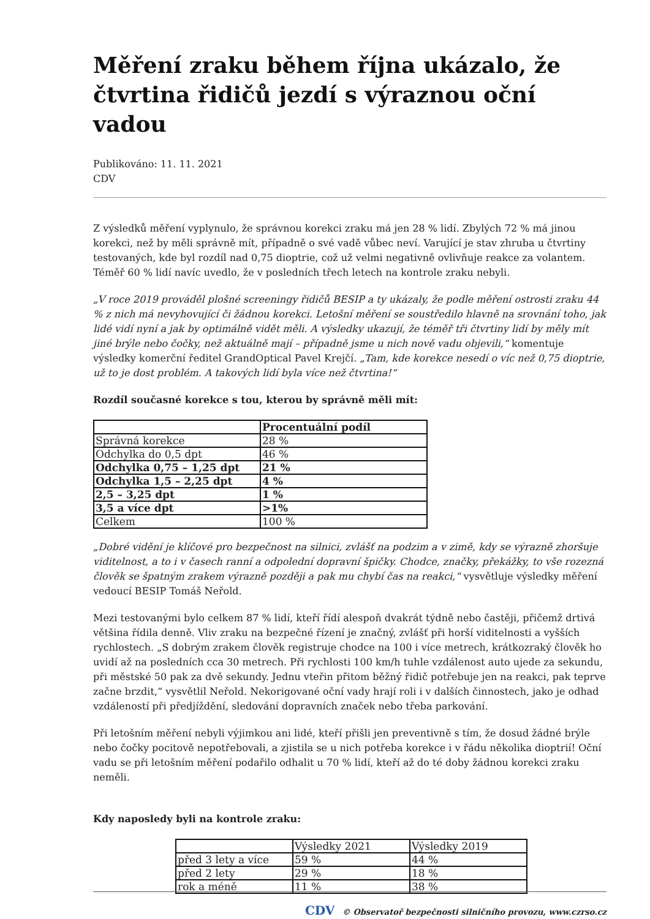Měření zraku během října ukázalo, že čtvrtina řidičů jezdí s výraznou oční vadou
Publikováno: 11. 11. 2021
CDV
Z výsledků měření vyplynulo, že správnou korekci zraku má jen 28 % lidí. Zbylých 72 % má jinou korekci, než by měli správně mít, případně o své vadě vůbec neví. Varující je stav zhruba u čtvrtiny testovaných, kde byl rozdíl nad 0,75 dioptrie, což už velmi negativně ovlivňuje reakce za volantem. Téměř 60 % lidí navíc uvedlo, že v posledních třech letech na kontrole zraku nebyli.
„V roce 2019 prováděl plošné screeningy řidičů BESIP a ty ukázaly, že podle měření ostrosti zraku 44 % z nich má nevyhovující či žádnou korekci. Letošní měření se soustředilo hlavně na srovnání toho, jak lidé vidí nyní a jak by optimálně vidět měli. A výsledky ukazují, že téměř tři čtvrtiny lidí by měly mít jiné brýle nebo čočky, než aktuálně mají – případně jsme u nich nově vadu objevili,“ komentuje výsledky komerční ředitel GrandOptical Pavel Krejčí. „Tam, kde korekce nesedí o víc než 0,75 dioptrie, už to je dost problém. A takových lidí byla více než čtvrtina!“
Rozdíl současné korekce s tou, kterou by správně měli mít:
| | Procentuální podíl |
| Správná korekce | 28 % |
| Odchylka do 0,5 dpt | 46 % |
| Odchylka 0,75 – 1,25 dpt | 21 % |
| Odchylka 1,5 – 2,25 dpt | 4 % |
| 2,5 – 3,25 dpt | 1 % |
| 3,5 a více dpt | >1% |
| Celkem | 100 % |
„Dobré vidění je klíčové pro bezpečnost na silnici, zvlášť na podzim a v zimě, kdy se výrazně zhoršuje viditelnost, a to i v časech ranní a odpolední dopravní špičky. Chodce, značky, překážky, to vše rozezná člověk se špatným zrakem výrazně později a pak mu chybí čas na reakci,“ vysvětluje výsledky měření vedoucí BESIP Tomáš Neřold.
Mezi testovanými bylo celkem 87 % lidí, kteří řídí alespoň dvakrát týdně nebo častěji, přičemž drtivá většina řídila denně. Vliv zraku na bezpečné řízení je značný, zvlášť při horší viditelnosti a vyšších rychlostech. „S dobrým zrakem člověk registruje chodce na 100 i více metrech, krátkozraký člověk ho uvidí až na posledních cca 30 metrech. Při rychlosti 100 km/h tuhle vzdálenost auto ujede za sekundu, při městské 50 pak za dvě sekundy. Jednu vteřin přitom běžný řidič potřebuje jen na reakci, pak teprve začne brzdit,“ vysvětlil Neřold. Nekorigované oční vady hrají roli i v dalších činnostech, jako je odhad vzdáleností při předjíždění, sledování dopravních značek nebo třeba parkování.
Při letošním měření nebyli výjimkou ani lidé, kteří přišli jen preventivně s tím, že dosud žádné brýle nebo čočky pocitově nepotřebovali, a zjistila se u nich potřeba korekce i v řádu několika dioptrií! Oční vadu se při letošním měření podařilo odhalit u 70 % lidí, kteří až do té doby žádnou korekci zraku neměli.
Kdy naposledy byli na kontrole zraku:
| | Výsledky 2021 | Výsledky 2019 |
| před 3 lety a více | 59 % | 44 % |
| před 2 lety | 29 % | 18 % |
| rok a méně | 11 % | 38 % |
CDV © Observatoř bezpečnosti silničního provozu, www.czrso.cz